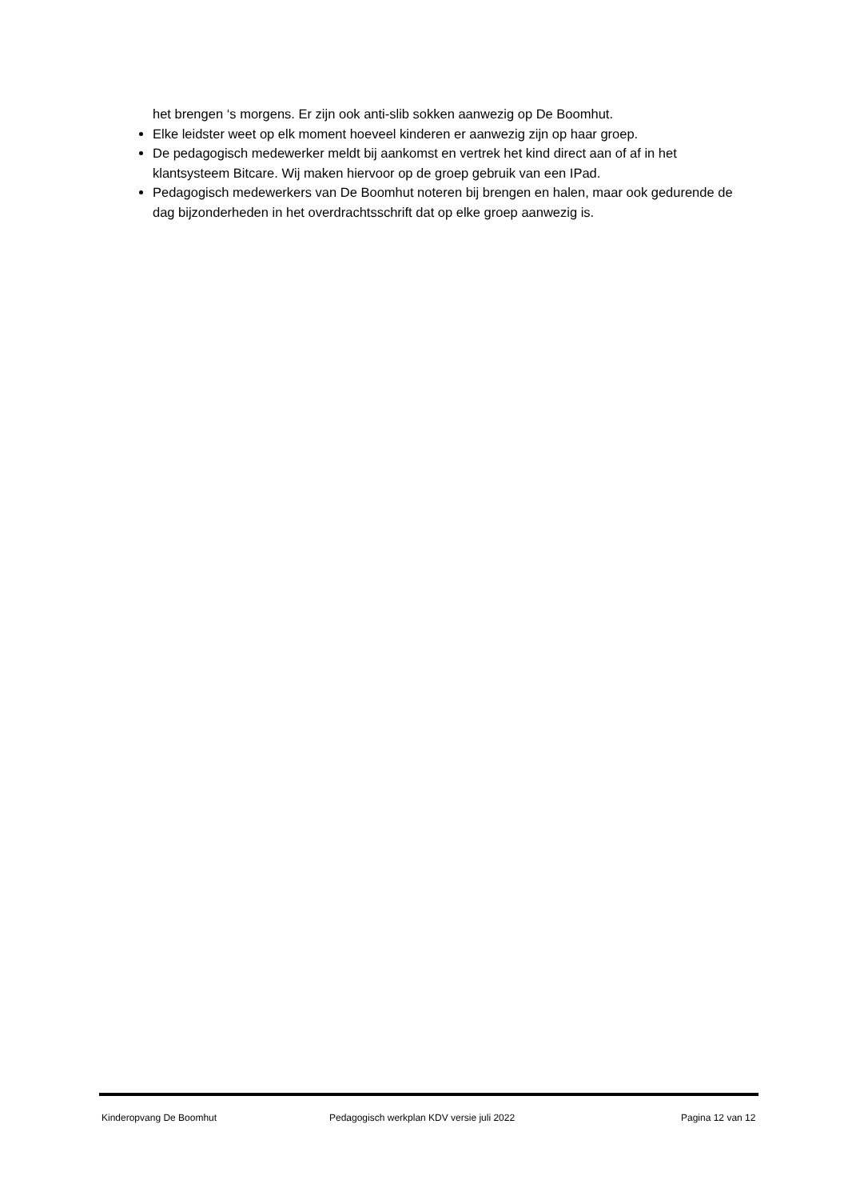het brengen ‘s morgens. Er zijn ook anti-slib sokken aanwezig op De Boomhut.
Elke leidster weet op elk moment hoeveel kinderen er aanwezig zijn op haar groep.
De pedagogisch medewerker meldt bij aankomst en vertrek het kind direct aan of af in het klantsysteem Bitcare. Wij maken hiervoor op de groep gebruik van een IPad.
Pedagogisch medewerkers van De Boomhut noteren bij brengen en halen, maar ook gedurende de dag bijzonderheden in het overdrachtsschrift dat op elke groep aanwezig is.
Kinderopvang De Boomhut Pedagogisch werkplan KDV versie juli 2022 Pagina 12 van 12